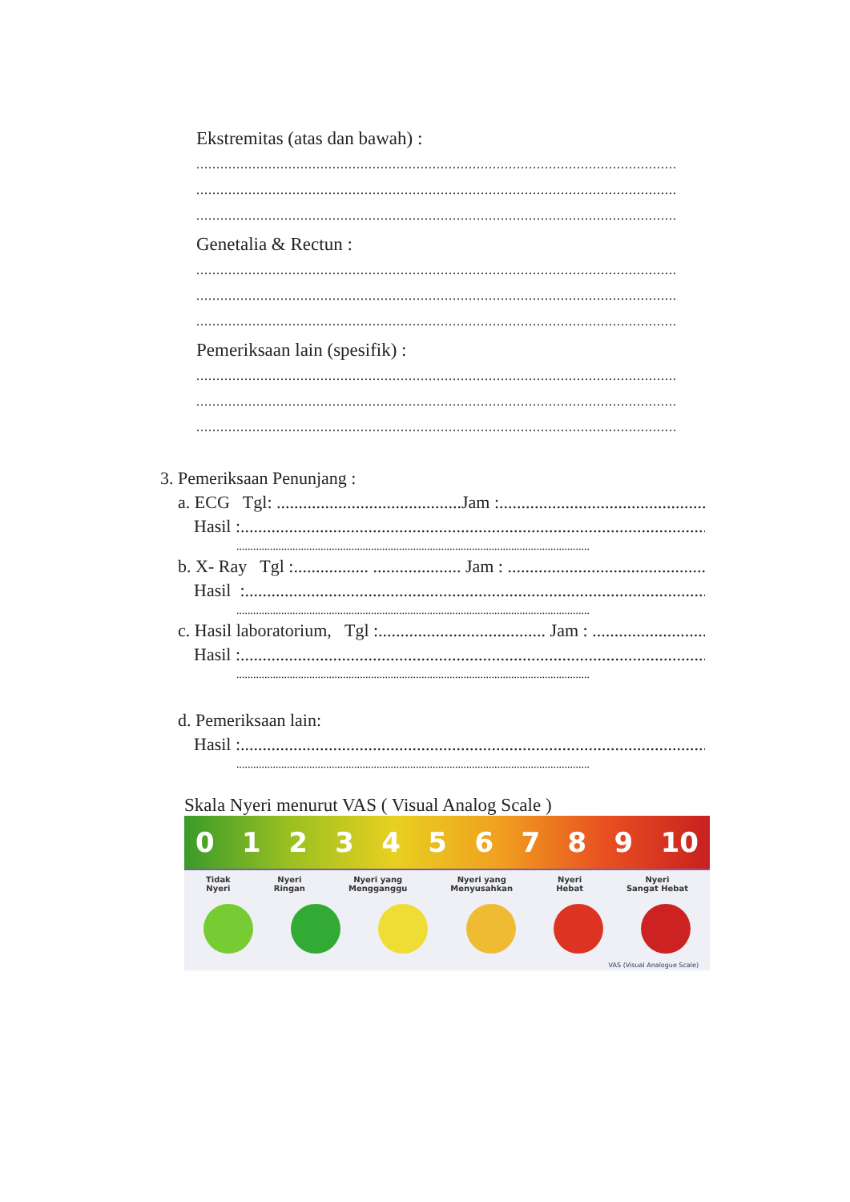Ekstremitas (atas dan bawah) :
........................................................................................................................
........................................................................................................................
........................................................................................................................
Genetalia & Rectun :
........................................................................................................................
........................................................................................................................
........................................................................................................................
Pemeriksaan lain (spesifik) :
........................................................................................................................
........................................................................................................................
........................................................................................................................
3. Pemeriksaan Penunjang :
a. ECG Tgl: ..........................................Jam :..................................................
Hasil :..............................................................................................................
..............................................................................................................................
b. X- Ray Tgl :................. .................... Jam : ..............................................
Hasil :.............................................................................................................
..............................................................................................................................
c. Hasil laboratorium, Tgl :...................................... Jam : ...............................
Hasil :..............................................................................................................
..............................................................................................................................
d. Pemeriksaan lain:
Hasil :..............................................................................................................
..............................................................................................................................
Skala Nyeri menurut VAS ( Visual Analog Scale )
0 1 2 3 4 5 6 7 8 9 10
Tidak
Nyeri
Nyeri
Ringan
Nyeri yang
Mengganggu
Nyeri yang
Menyusahkan
Nyeri
Hebat
Nyeri
Sangat Hebat
VAS (Visual Analogue Scale)